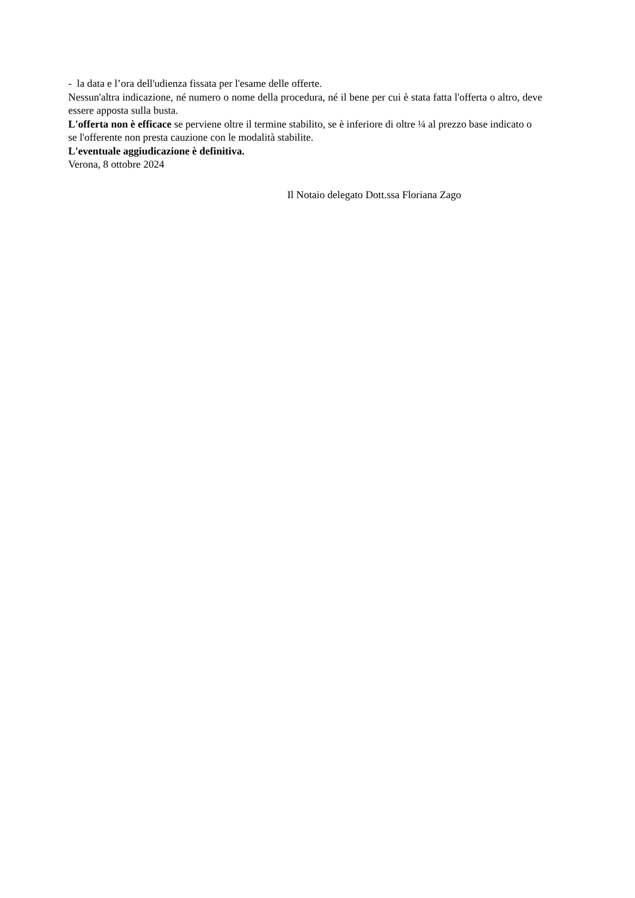- la data e l’ora dell'udienza fissata per l'esame delle offerte.
Nessun'altra indicazione, né numero o nome della procedura, né il bene per cui è stata fatta l'offerta o altro, deve essere apposta sulla busta.
L'offerta non è efficace se perviene oltre il termine stabilito, se è inferiore di oltre ¼ al prezzo base indicato o se l'offerente non presta cauzione con le modalità stabilite.
L'eventuale aggiudicazione è definitiva.
Verona, 8 ottobre 2024
Il Notaio delegato Dott.ssa Floriana Zago